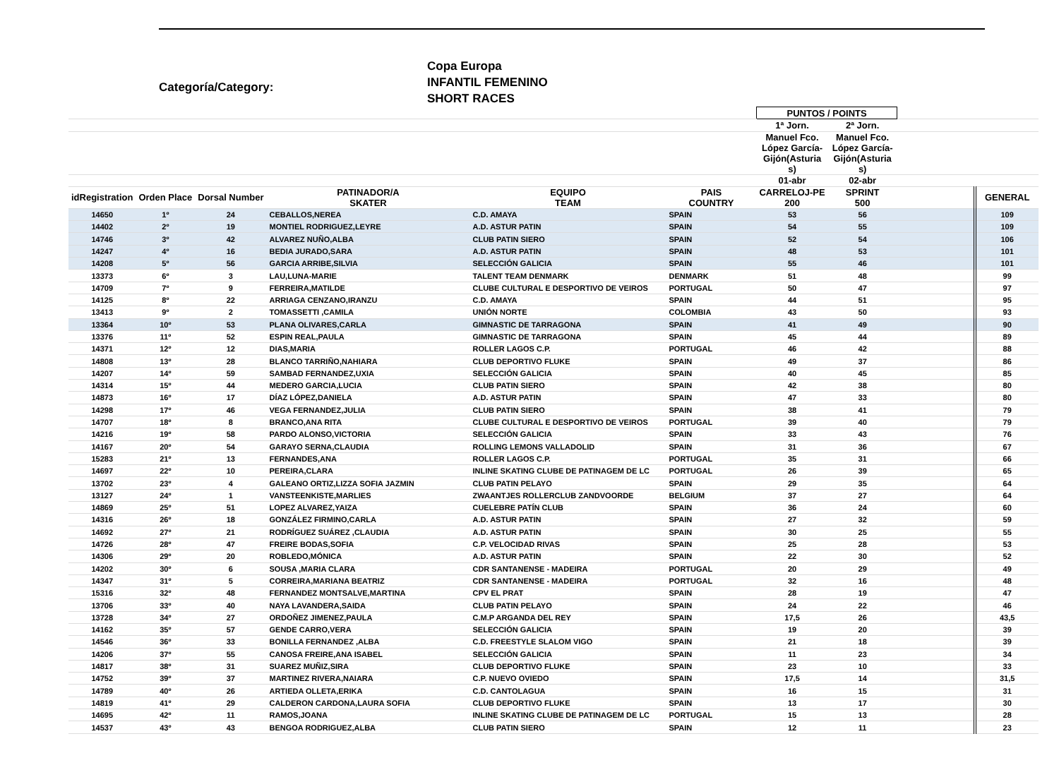Categoría/Category:
Copa Europa
INFANTIL FEMENINO
SHORT RACES
| | | | | | | PUNTOS / POINTS | | | |
| --- | --- | --- | --- | --- | --- | --- | --- | --- | --- |
| | | | | | | 1ª Jorn. | 2ª Jorn. | | |
| | | | | | | Manuel Fco. López García- Gijón(Asturia s) | Manuel Fco. López García- Gijón(Asturia s) | | |
| | | | | | | 01-abr | 02-abr | | |
| idRegistration | Orden Place | Dorsal Number | PATINADOR/A SKATER | EQUIPO TEAM | PAIS COUNTRY | CARRELOJ-PE 200 | SPRINT 500 | | GENERAL |
| 14650 | 1º | 24 | CEBALLOS,NEREA | C.D. AMAYA | SPAIN | 53 | 56 | | 109 |
| 14402 | 2º | 19 | MONTIEL RODRIGUEZ,LEYRE | A.D. ASTUR PATIN | SPAIN | 54 | 55 | | 109 |
| 14746 | 3º | 42 | ALVAREZ NUÑO,ALBA | CLUB PATIN SIERO | SPAIN | 52 | 54 | | 106 |
| 14247 | 4º | 16 | BEDIA JURADO,SARA | A.D. ASTUR PATIN | SPAIN | 48 | 53 | | 101 |
| 14208 | 5º | 56 | GARCIA ARRIBE,SILVIA | SELECCIÓN GALICIA | SPAIN | 55 | 46 | | 101 |
| 13373 | 6º | 3 | LAU,LUNA-MARIE | TALENT TEAM DENMARK | DENMARK | 51 | 48 | | 99 |
| 14709 | 7º | 9 | FERREIRA,MATILDE | CLUBE CULTURAL E DESPORTIVO DE VEIROS | PORTUGAL | 50 | 47 | | 97 |
| 14125 | 8º | 22 | ARRIAGA CENZANO,IRANZU | C.D. AMAYA | SPAIN | 44 | 51 | | 95 |
| 13413 | 9º | 2 | TOMASSETTI ,CAMILA | UNIÓN NORTE | COLOMBIA | 43 | 50 | | 93 |
| 13364 | 10º | 53 | PLANA OLIVARES,CARLA | GIMNASTIC DE TARRAGONA | SPAIN | 41 | 49 | | 90 |
| 13376 | 11º | 52 | ESPIN REAL,PAULA | GIMNASTIC DE TARRAGONA | SPAIN | 45 | 44 | | 89 |
| 14371 | 12º | 12 | DIAS,MARIA | ROLLER LAGOS C.P. | PORTUGAL | 46 | 42 | | 88 |
| 14808 | 13º | 28 | BLANCO TARRIÑO,NAHIARA | CLUB DEPORTIVO FLUKE | SPAIN | 49 | 37 | | 86 |
| 14207 | 14º | 59 | SAMBAD FERNANDEZ,UXIA | SELECCIÓN GALICIA | SPAIN | 40 | 45 | | 85 |
| 14314 | 15º | 44 | MEDERO GARCIA,LUCIA | CLUB PATIN SIERO | SPAIN | 42 | 38 | | 80 |
| 14873 | 16º | 17 | DÍAZ LÓPEZ,DANIELA | A.D. ASTUR PATIN | SPAIN | 47 | 33 | | 80 |
| 14298 | 17º | 46 | VEGA FERNANDEZ,JULIA | CLUB PATIN SIERO | SPAIN | 38 | 41 | | 79 |
| 14707 | 18º | 8 | BRANCO,ANA RITA | CLUBE CULTURAL E DESPORTIVO DE VEIROS | PORTUGAL | 39 | 40 | | 79 |
| 14216 | 19º | 58 | PARDO ALONSO,VICTORIA | SELECCIÓN GALICIA | SPAIN | 33 | 43 | | 76 |
| 14167 | 20º | 54 | GARAYO SERNA,CLAUDIA | ROLLING LEMONS VALLADOLID | SPAIN | 31 | 36 | | 67 |
| 15283 | 21º | 13 | FERNANDES,ANA | ROLLER LAGOS C.P. | PORTUGAL | 35 | 31 | | 66 |
| 14697 | 22º | 10 | PEREIRA,CLARA | INLINE SKATING CLUBE DE PATINAGEM DE LC | PORTUGAL | 26 | 39 | | 65 |
| 13702 | 23º | 4 | GALEANO ORTIZ,LIZZA SOFIA JAZMIN | CLUB PATIN PELAYO | SPAIN | 29 | 35 | | 64 |
| 13127 | 24º | 1 | VANSTEENKISTE,MARLIES | ZWAANTJES ROLLERCLUB ZANDVOORDE | BELGIUM | 37 | 27 | | 64 |
| 14869 | 25º | 51 | LOPEZ ALVAREZ,YAIZA | CUELEBRE PATÍN CLUB | SPAIN | 36 | 24 | | 60 |
| 14316 | 26º | 18 | GONZÁLEZ FIRMINO,CARLA | A.D. ASTUR PATIN | SPAIN | 27 | 32 | | 59 |
| 14692 | 27º | 21 | RODRÍGUEZ SUÁREZ ,CLAUDIA | A.D. ASTUR PATIN | SPAIN | 30 | 25 | | 55 |
| 14726 | 28º | 47 | FREIRE BODAS,SOFIA | C.P. VELOCIDAD RIVAS | SPAIN | 25 | 28 | | 53 |
| 14306 | 29º | 20 | ROBLEDO,MÓNICA | A.D. ASTUR PATIN | SPAIN | 22 | 30 | | 52 |
| 14202 | 30º | 6 | SOUSA ,MARIA CLARA | CDR SANTANENSE - MADEIRA | PORTUGAL | 20 | 29 | | 49 |
| 14347 | 31º | 5 | CORREIRA,MARIANA BEATRIZ | CDR SANTANENSE - MADEIRA | PORTUGAL | 32 | 16 | | 48 |
| 15316 | 32º | 48 | FERNANDEZ MONTSALVE,MARTINA | CPV EL PRAT | SPAIN | 28 | 19 | | 47 |
| 13706 | 33º | 40 | NAYA LAVANDERA,SAIDA | CLUB PATIN PELAYO | SPAIN | 24 | 22 | | 46 |
| 13728 | 34º | 27 | ORDOÑEZ JIMENEZ,PAULA | C.M.P ARGANDA DEL REY | SPAIN | 17,5 | 26 | | 43,5 |
| 14162 | 35º | 57 | GENDE CARRO,VERA | SELECCIÓN GALICIA | SPAIN | 19 | 20 | | 39 |
| 14546 | 36º | 33 | BONILLA FERNANDEZ ,ALBA | C.D. FREESTYLE SLALOM VIGO | SPAIN | 21 | 18 | | 39 |
| 14206 | 37º | 55 | CANOSA FREIRE,ANA ISABEL | SELECCIÓN GALICIA | SPAIN | 11 | 23 | | 34 |
| 14817 | 38º | 31 | SUAREZ MUÑIZ,SIRA | CLUB DEPORTIVO FLUKE | SPAIN | 23 | 10 | | 33 |
| 14752 | 39º | 37 | MARTINEZ RIVERA,NAIARA | C.P. NUEVO OVIEDO | SPAIN | 17,5 | 14 | | 31,5 |
| 14789 | 40º | 26 | ARTIEDA OLLETA,ERIKA | C.D. CANTOLAGUA | SPAIN | 16 | 15 | | 31 |
| 14819 | 41º | 29 | CALDERON CARDONA,LAURA SOFIA | CLUB DEPORTIVO FLUKE | SPAIN | 13 | 17 | | 30 |
| 14695 | 42º | 11 | RAMOS,JOANA | INLINE SKATING CLUBE DE PATINAGEM DE LC | PORTUGAL | 15 | 13 | | 28 |
| 14537 | 43º | 43 | BENGOA RODRIGUEZ,ALBA | CLUB PATIN SIERO | SPAIN | 12 | 11 | | 23 |